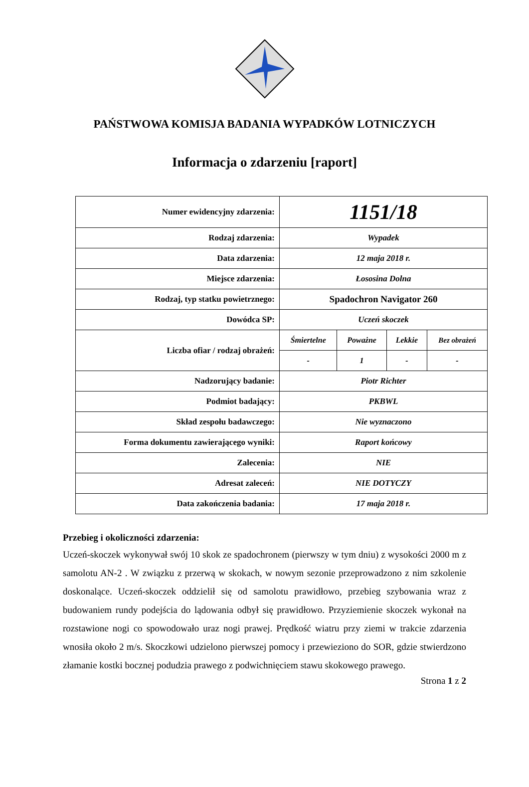PAŃSTWOWA KOMISJA BADANIA WYPADKÓW LOTNICZYCH
Informacja o zdarzeniu [raport]
| Numer ewidencyjny zdarzenia: | 1151/18 | | | |
| Rodzaj zdarzenia: | Wypadek | | | |
| Data zdarzenia: | 12 maja 2018 r. | | | |
| Miejsce zdarzenia: | Łososina Dolna | | | |
| Rodzaj, typ statku powietrznego: | Spadochron Navigator 260 | | | |
| Dowódca SP: | Uczeń skoczek | | | |
| Liczba ofiar / rodzaj obrażeń: | Śmiertelne | Poważne | Lekkie | Bez obrażeń |
| | - | 1 | - | - |
| Nadzorujący badanie: | Piotr Richter | | | |
| Podmiot badający: | PKBWL | | | |
| Skład zespołu badawczego: | Nie wyznaczono | | | |
| Forma dokumentu zawierającego wyniki: | Raport końcowy | | | |
| Zalecenia: | NIE | | | |
| Adresat zaleceń: | NIE DOTYCZY | | | |
| Data zakończenia badania: | 17 maja 2018 r. | | | |
Przebieg i okoliczności zdarzenia:
Uczeń-skoczek wykonywał swój 10 skok ze spadochronem (pierwszy w tym dniu) z wysokości 2000 m z samolotu AN-2 . W związku z przerwą w skokach, w nowym sezonie przeprowadzono z nim szkolenie doskonalące. Uczeń-skoczek oddzielił się od samolotu prawidłowo, przebieg szybowania wraz z budowaniem rundy podejścia do lądowania odbył się prawidłowo. Przyziemienie skoczek wykonał na rozstawione nogi co spowodowało uraz nogi prawej. Prędkość wiatru przy ziemi w trakcie zdarzenia wnosiła około 2 m/s. Skoczkowi udzielono pierwszej pomocy i przewieziono do SOR, gdzie stwierdzono złamanie kostki bocznej podudzia prawego z podwichnięciem stawu skokowego prawego.
Strona 1 z 2